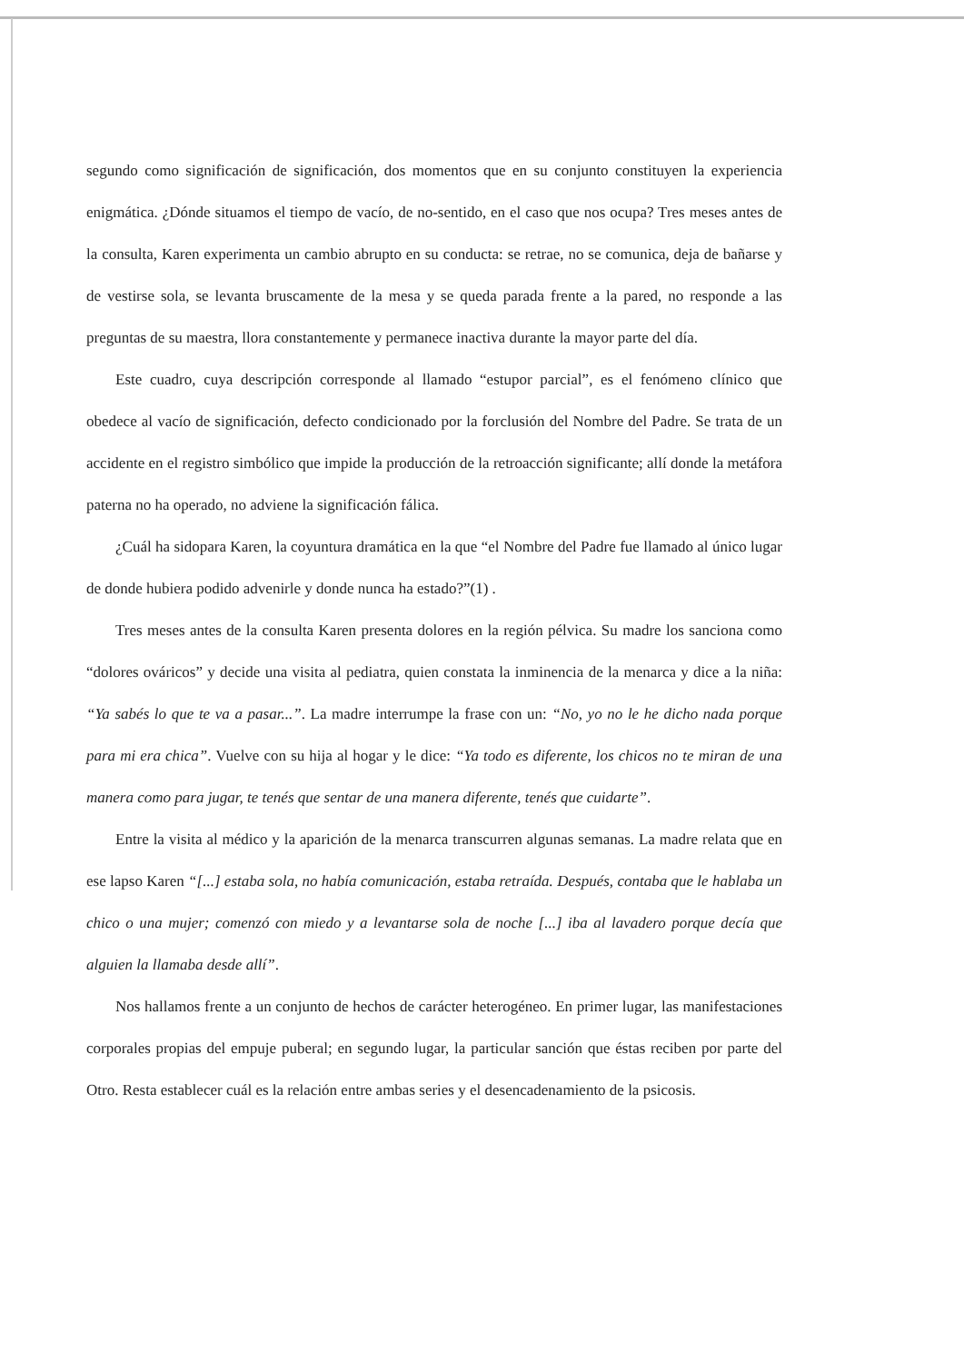segundo como significación de significación, dos momentos que en su conjunto constituyen la experiencia enigmática. ¿Dónde situamos el tiempo de vacío, de no-sentido, en el caso que nos ocupa? Tres meses antes de la consulta, Karen experimenta un cambio abrupto en su conducta: se retrae, no se comunica, deja de bañarse y de vestirse sola, se levanta bruscamente de la mesa y se queda parada frente a la pared, no responde a las preguntas de su maestra, llora constantemente y permanece inactiva durante la mayor parte del día.
Este cuadro, cuya descripción corresponde al llamado “estupor parcial”, es el fenómeno clínico que obedece al vacío de significación, defecto condicionado por la forclusión del Nombre del Padre. Se trata de un accidente en el registro simbólico que impide la producción de la retroacción significante; allí donde la metáfora paterna no ha operado, no adviene la significación fálica.
¿Cuál ha sidopara Karen, la coyuntura dramática en la que “el Nombre del Padre fue llamado al único lugar de donde hubiera podido advenirle y donde nunca ha estado?”(1) .
Tres meses antes de la consulta Karen presenta dolores en la región pélvica. Su madre los sanciona como “dolores ováricos” y decide una visita al pediatra, quien constata la inminencia de la menarca y dice a la niña: “Ya sabés lo que te va a pasar...”. La madre interrumpe la frase con un: “No, yo no le he dicho nada porque para mi era chica”. Vuelve con su hija al hogar y le dice: “Ya todo es diferente, los chicos no te miran de una manera como para jugar, te tenés que sentar de una manera diferente, tenés que cuidarte”.
Entre la visita al médico y la aparición de la menarca transcurren algunas semanas. La madre relata que en ese lapso Karen “[...] estaba sola, no había comunicación, estaba retraída. Después, contaba que le hablaba un chico o una mujer; comenzó con miedo y a levantarse sola de noche [...] iba al lavadero porque decía que alguien la llamaba desde allí”.
Nos hallamos frente a un conjunto de hechos de carácter heterogéneo. En primer lugar, las manifestaciones corporales propias del empuje puberal; en segundo lugar, la particular sanción que éstas reciben por parte del Otro. Resta establecer cuál es la relación entre ambas series y el desencadenamiento de la psicosis.